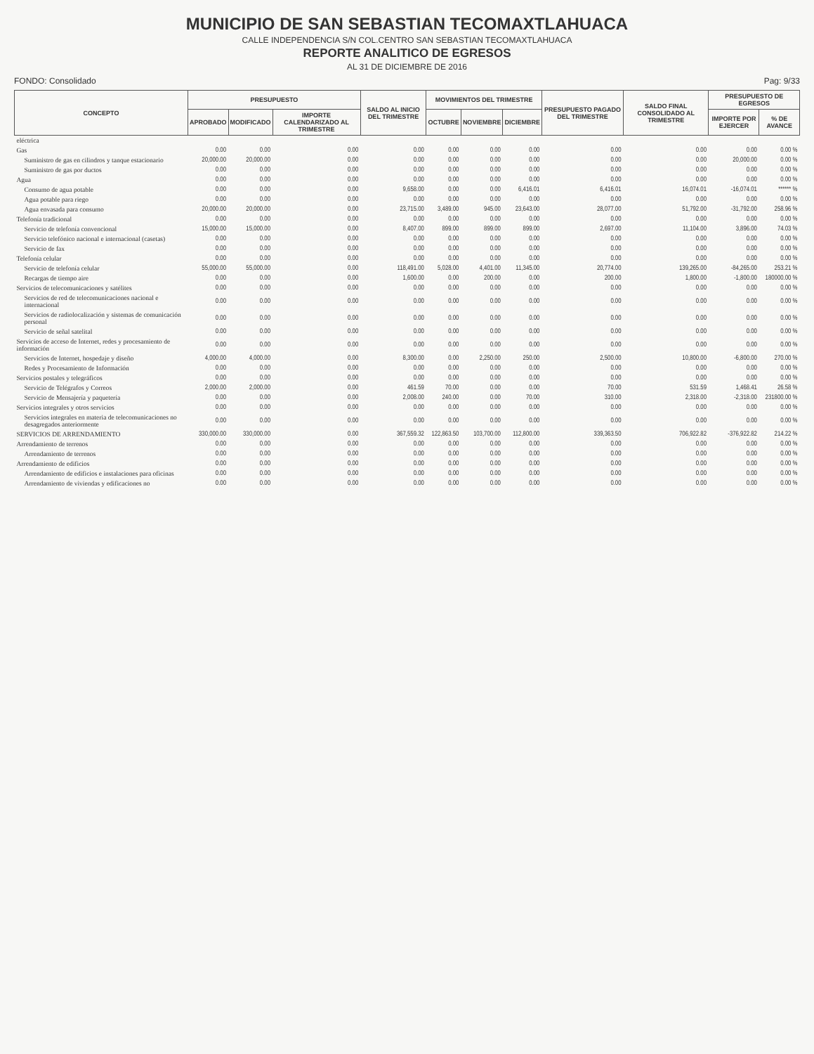MUNICIPIO DE SAN SEBASTIAN TECOMAXTLAHUACA
CALLE INDEPENDENCIA S/N COL.CENTRO SAN SEBASTIAN TECOMAXTLAHUACA
REPORTE ANALITICO DE EGRESOS
AL 31 DE DICIEMBRE DE 2016
FONDO: Consolidado Pag: 9/33
| CONCEPTO | PRESUPUESTO | | | SALDO AL INICIO DEL TRIMESTRE | MOVIMIENTOS DEL TRIMESTRE | | | PRESUPUESTO PAGADO DEL TRIMESTRE | SALDO FINAL CONSOLIDADO AL TRIMESTRE | PRESUPUESTO DE EGRESOS | |
| --- | --- | --- | --- | --- | --- | --- | --- | --- | --- | --- | --- |
| | APROBADO | MODIFICADO | IMPORTE CALENDARIZADO AL TRIMESTRE | | OCTUBRE | NOVIEMBRE | DICIEMBRE | | | IMPORTE POR EJERCER | % DE AVANCE |
| eléctrica | | | | | | | | | | | |
| Gas | 0.00 | 0.00 | 0.00 | 0.00 | 0.00 | 0.00 | 0.00 | 0.00 | 0.00 | 0.00 | 0.00 % |
| Suministro de gas en cilindros y tanque estacionario | 20,000.00 | 20,000.00 | 0.00 | 0.00 | 0.00 | 0.00 | 0.00 | 0.00 | 0.00 | 20,000.00 | 0.00 % |
| Suministro de gas por ductos | 0.00 | 0.00 | 0.00 | 0.00 | 0.00 | 0.00 | 0.00 | 0.00 | 0.00 | 0.00 | 0.00 % |
| Agua | 0.00 | 0.00 | 0.00 | 0.00 | 0.00 | 0.00 | 0.00 | 0.00 | 0.00 | 0.00 | 0.00 % |
| Consumo de agua potable | 0.00 | 0.00 | 0.00 | 9,658.00 | 0.00 | 0.00 | 6,416.01 | 6,416.01 | 16,074.01 | -16,074.01 | ****** % |
| Agua potable para riego | 0.00 | 0.00 | 0.00 | 0.00 | 0.00 | 0.00 | 0.00 | 0.00 | 0.00 | 0.00 | 0.00 % |
| Agua envasada para consumo | 20,000.00 | 20,000.00 | 0.00 | 23,715.00 | 3,489.00 | 945.00 | 23,643.00 | 28,077.00 | 51,792.00 | -31,792.00 | 258.96 % |
| Telefonía tradicional | 0.00 | 0.00 | 0.00 | 0.00 | 0.00 | 0.00 | 0.00 | 0.00 | 0.00 | 0.00 | 0.00 % |
| Servicio de telefonía convencional | 15,000.00 | 15,000.00 | 0.00 | 8,407.00 | 899.00 | 899.00 | 899.00 | 2,697.00 | 11,104.00 | 3,896.00 | 74.03 % |
| Servicio telefónico nacional e internacional (casetas) | 0.00 | 0.00 | 0.00 | 0.00 | 0.00 | 0.00 | 0.00 | 0.00 | 0.00 | 0.00 | 0.00 % |
| Servicio de fax | 0.00 | 0.00 | 0.00 | 0.00 | 0.00 | 0.00 | 0.00 | 0.00 | 0.00 | 0.00 | 0.00 % |
| Telefonía celular | 0.00 | 0.00 | 0.00 | 0.00 | 0.00 | 0.00 | 0.00 | 0.00 | 0.00 | 0.00 | 0.00 % |
| Servicio de telefonía celular | 55,000.00 | 55,000.00 | 0.00 | 118,491.00 | 5,028.00 | 4,401.00 | 11,345.00 | 20,774.00 | 139,265.00 | -84,265.00 | 253.21 % |
| Recargas de tiempo aire | 0.00 | 0.00 | 0.00 | 1,600.00 | 0.00 | 200.00 | 0.00 | 200.00 | 1,800.00 | -1,800.00 | 180000.00 % |
| Servicios de telecomunicaciones y satélites | 0.00 | 0.00 | 0.00 | 0.00 | 0.00 | 0.00 | 0.00 | 0.00 | 0.00 | 0.00 | 0.00 % |
| Servicios de red de telecomunicaciones nacional e internacional | 0.00 | 0.00 | 0.00 | 0.00 | 0.00 | 0.00 | 0.00 | 0.00 | 0.00 | 0.00 | 0.00 % |
| Servicios de radiolocalización y sistemas de comunicación personal | 0.00 | 0.00 | 0.00 | 0.00 | 0.00 | 0.00 | 0.00 | 0.00 | 0.00 | 0.00 | 0.00 % |
| Servicio de señal satelital | 0.00 | 0.00 | 0.00 | 0.00 | 0.00 | 0.00 | 0.00 | 0.00 | 0.00 | 0.00 | 0.00 % |
| Servicios de acceso de Internet, redes y procesamiento de información | 0.00 | 0.00 | 0.00 | 0.00 | 0.00 | 0.00 | 0.00 | 0.00 | 0.00 | 0.00 | 0.00 % |
| Servicios de Internet, hospedaje y diseño | 4,000.00 | 4,000.00 | 0.00 | 8,300.00 | 0.00 | 2,250.00 | 250.00 | 2,500.00 | 10,800.00 | -6,800.00 | 270.00 % |
| Redes y Procesamiento de Información | 0.00 | 0.00 | 0.00 | 0.00 | 0.00 | 0.00 | 0.00 | 0.00 | 0.00 | 0.00 | 0.00 % |
| Servicios postales y telegráficos | 0.00 | 0.00 | 0.00 | 0.00 | 0.00 | 0.00 | 0.00 | 0.00 | 0.00 | 0.00 | 0.00 % |
| Servicio de Telégrafos y Correos | 2,000.00 | 2,000.00 | 0.00 | 461.59 | 70.00 | 0.00 | 0.00 | 70.00 | 531.59 | 1,468.41 | 26.58 % |
| Servicio de Mensajería y paquetería | 0.00 | 0.00 | 0.00 | 2,008.00 | 240.00 | 0.00 | 70.00 | 310.00 | 2,318.00 | -2,318.00 | 231800.00 % |
| Servicios integrales y otros servicios | 0.00 | 0.00 | 0.00 | 0.00 | 0.00 | 0.00 | 0.00 | 0.00 | 0.00 | 0.00 | 0.00 % |
| Servicios integrales en materia de telecomunicaciones no desagregados anteriormente | 0.00 | 0.00 | 0.00 | 0.00 | 0.00 | 0.00 | 0.00 | 0.00 | 0.00 | 0.00 | 0.00 % |
| SERVICIOS DE ARRENDAMIENTO | 330,000.00 | 330,000.00 | 0.00 | 367,559.32 | 122,863.50 | 103,700.00 | 112,800.00 | 339,363.50 | 706,922.82 | -376,922.82 | 214.22 % |
| Arrendamiento de terrenos | 0.00 | 0.00 | 0.00 | 0.00 | 0.00 | 0.00 | 0.00 | 0.00 | 0.00 | 0.00 | 0.00 % |
| Arrendamiento de terrenos | 0.00 | 0.00 | 0.00 | 0.00 | 0.00 | 0.00 | 0.00 | 0.00 | 0.00 | 0.00 | 0.00 % |
| Arrendamiento de edificios | 0.00 | 0.00 | 0.00 | 0.00 | 0.00 | 0.00 | 0.00 | 0.00 | 0.00 | 0.00 | 0.00 % |
| Arrendamiento de edificios e instalaciones para oficinas | 0.00 | 0.00 | 0.00 | 0.00 | 0.00 | 0.00 | 0.00 | 0.00 | 0.00 | 0.00 | 0.00 % |
| Arrendamiento de viviendas y edificaciones no | 0.00 | 0.00 | 0.00 | 0.00 | 0.00 | 0.00 | 0.00 | 0.00 | 0.00 | 0.00 | 0.00 % |